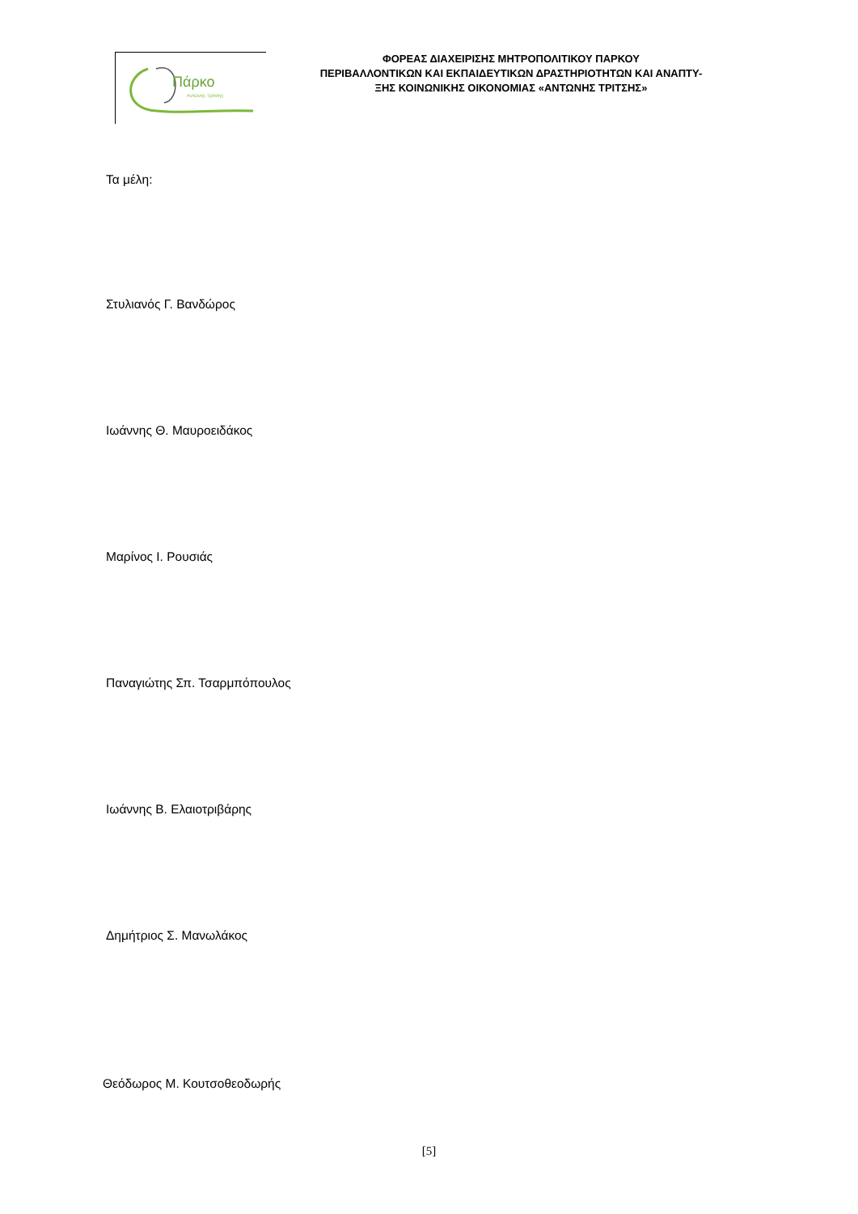Πάρκο
Αντώνης Τρίτσης
ΦΟΡΕΑΣ ΔΙΑΧΕΙΡΙΣΗΣ ΜΗΤΡΟΠΟΛΙΤΙΚΟΥ ΠΑΡΚΟΥ
ΠΕΡΙΒΑΛΛΟΝΤΙΚΩΝ ΚΑΙ ΕΚΠΑΙΔΕΥΤΙΚΩΝ ΔΡΑΣΤΗΡΙΟΤΗΤΩΝ ΚΑΙ ΑΝΑΠΤΥ-
ΞΗΣ ΚΟΙΝΩΝΙΚΗΣ ΟΙΚΟΝΟΜΙΑΣ «ΑΝΤΩΝΗΣ ΤΡΙΤΣΗΣ»
Τα μέλη:
Στυλιανός Γ. Βανδώρος
Ιωάννης Θ. Μαυροειδάκος
Μαρίνος Ι. Ρουσιάς
Παναγιώτης Σπ. Τσαρμπόπουλος
Ιωάννης Β. Ελαιοτριβάρης
Δημήτριος Σ. Μανωλάκος
Θεόδωρος Μ. Κουτσοθεοδωρής
[5]